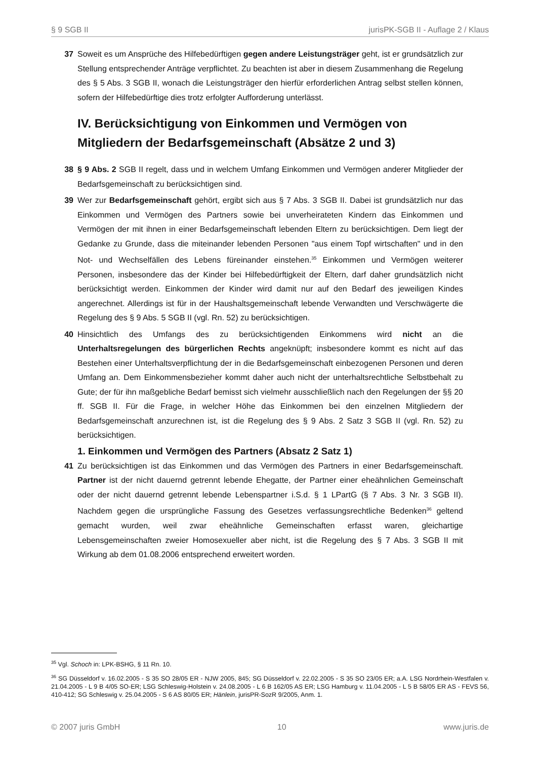§ 9 SGB II jurisPK-SGB II - Auflage 2 / Klaus
37 Soweit es um Ansprüche des Hilfebedürftigen gegen andere Leistungsträger geht, ist er grundsätzlich zur Stellung entsprechender Anträge verpflichtet. Zu beachten ist aber in diesem Zusammenhang die Regelung des § 5 Abs. 3 SGB II, wonach die Leistungsträger den hierfür erforderlichen Antrag selbst stellen können, sofern der Hilfebedürftige dies trotz erfolgter Aufforderung unterlässt.
IV. Berücksichtigung von Einkommen und Vermögen von Mitgliedern der Bedarfsgemeinschaft (Absätze 2 und 3)
38 § 9 Abs. 2 SGB II regelt, dass und in welchem Umfang Einkommen und Vermögen anderer Mitglieder der Bedarfsgemeinschaft zu berücksichtigen sind.
39 Wer zur Bedarfsgemeinschaft gehört, ergibt sich aus § 7 Abs. 3 SGB II. Dabei ist grundsätzlich nur das Einkommen und Vermögen des Partners sowie bei unverheirateten Kindern das Einkommen und Vermögen der mit ihnen in einer Bedarfsgemeinschaft lebenden Eltern zu berücksichtigen. Dem liegt der Gedanke zu Grunde, dass die miteinander lebenden Personen "aus einem Topf wirtschaften" und in den Not- und Wechselfällen des Lebens füreinander einstehen.<sup>35</sup> Einkommen und Vermögen weiterer Personen, insbesondere das der Kinder bei Hilfebedürftigkeit der Eltern, darf daher grundsätzlich nicht berücksichtigt werden. Einkommen der Kinder wird damit nur auf den Bedarf des jeweiligen Kindes angerechnet. Allerdings ist für in der Haushaltsgemeinschaft lebende Verwandten und Verschwägerte die Regelung des § 9 Abs. 5 SGB II (vgl. Rn. 52) zu berücksichtigen.
40 Hinsichtlich des Umfangs des zu berücksichtigenden Einkommens wird nicht an die Unterhaltsregelungen des bürgerlichen Rechts angeknüpft; insbesondere kommt es nicht auf das Bestehen einer Unterhaltsverpflichtung der in die Bedarfsgemeinschaft einbezogenen Personen und deren Umfang an. Dem Einkommensbezieher kommt daher auch nicht der unterhaltsrechtliche Selbstbehalt zu Gute; der für ihn maßgebliche Bedarf bemisst sich vielmehr ausschließlich nach den Regelungen der §§ 20 ff. SGB II. Für die Frage, in welcher Höhe das Einkommen bei den einzelnen Mitgliedern der Bedarfsgemeinschaft anzurechnen ist, ist die Regelung des § 9 Abs. 2 Satz 3 SGB II (vgl. Rn. 52) zu berücksichtigen.
1. Einkommen und Vermögen des Partners (Absatz 2 Satz 1)
41 Zu berücksichtigen ist das Einkommen und das Vermögen des Partners in einer Bedarfsgemeinschaft. Partner ist der nicht dauernd getrennt lebende Ehegatte, der Partner einer eheähnlichen Gemeinschaft oder der nicht dauernd getrennt lebende Lebenspartner i.S.d. § 1 LPartG (§ 7 Abs. 3 Nr. 3 SGB II). Nachdem gegen die ursprüngliche Fassung des Gesetzes verfassungsrechtliche Bedenken<sup>36</sup> geltend gemacht wurden, weil zwar eheähnliche Gemeinschaften erfasst waren, gleichartige Lebensgemeinschaften zweier Homosexueller aber nicht, ist die Regelung des § 7 Abs. 3 SGB II mit Wirkung ab dem 01.08.2006 entsprechend erweitert worden.
<sup>35</sup> Vgl. Schoch in: LPK-BSHG, § 11 Rn. 10.
<sup>36</sup> SG Düsseldorf v. 16.02.2005 - S 35 SO 28/05 ER - NJW 2005, 845; SG Düsseldorf v. 22.02.2005 - S 35 SO 23/05 ER; a.A. LSG Nordrhein-Westfalen v. 21.04.2005 - L 9 B 4/05 SO-ER; LSG Schleswig-Holstein v. 24.08.2005 - L 6 B 162/05 AS ER; LSG Hamburg v. 11.04.2005 - L 5 B 58/05 ER AS - FEVS 56, 410-412; SG Schleswig v. 25.04.2005 - S 6 AS 80/05 ER; Hänlein, jurisPR-SozR 9/2005, Anm. 1.
© 2007 juris GmbH 10 www.juris.de